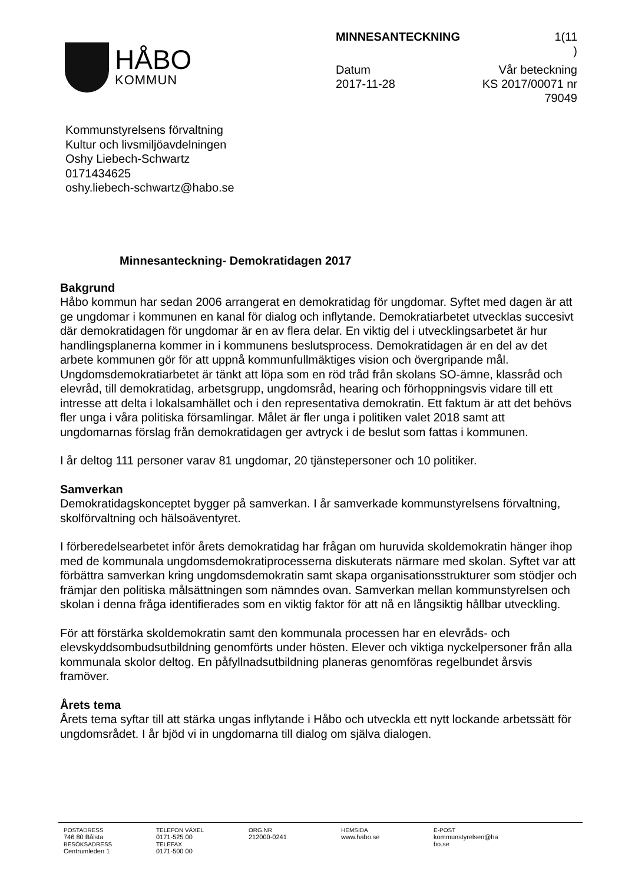HÅBO
KOMMUN
MINNESANTECKNING 1(11
)
Datum
2017-11-28 Vår beteckning
KS 2017/00071 nr
79049
Kommunstyrelsens förvaltning
Kultur och livsmiljöavdelningen
Oshy Liebech-Schwartz
0171434625
oshy.liebech-schwartz@habo.se
Minnesanteckning- Demokratidagen 2017
Bakgrund
Håbo kommun har sedan 2006 arrangerat en demokratidag för ungdomar. Syftet med dagen är att ge ungdomar i kommunen en kanal för dialog och inflytande. Demokratiarbetet utvecklas succesivt där demokratidagen för ungdomar är en av flera delar. En viktig del i utvecklingsarbetet är hur handlingsplanerna kommer in i kommunens beslutsprocess. Demokratidagen är en del av det arbete kommunen gör för att uppnå kommunfullmäktiges vision och övergripande mål.
Ungdomsdemokratiarbetet är tänkt att löpa som en röd tråd från skolans SO-ämne, klassråd och elevråd, till demokratidag, arbetsgrupp, ungdomsråd, hearing och förhoppningsvis vidare till ett intresse att delta i lokalsamhället och i den representativa demokratin. Ett faktum är att det behövs fler unga i våra politiska församlingar. Målet är fler unga i politiken valet 2018 samt att ungdomarnas förslag från demokratidagen ger avtryck i de beslut som fattas i kommunen.
I år deltog 111 personer varav 81 ungdomar, 20 tjänstepersoner och 10 politiker.
Samverkan
Demokratidagskonceptet bygger på samverkan. I år samverkade kommunstyrelsens förvaltning, skolförvaltning och hälsoäventyret.
I förberedelsearbetet inför årets demokratidag har frågan om huruvida skoldemokratin hänger ihop med de kommunala ungdomsdemokratiprocesserna diskuterats närmare med skolan. Syftet var att förbättra samverkan kring ungdomsdemokratin samt skapa organisationsstrukturer som stödjer och främjar den politiska målsättningen som nämndes ovan. Samverkan mellan kommunstyrelsen och skolan i denna fråga identifierades som en viktig faktor för att nå en långsiktig hållbar utveckling.
För att förstärka skoldemokratin samt den kommunala processen har en elevråds- och elevskyddsombudsutbildning genomförts under hösten. Elever och viktiga nyckelpersoner från alla kommunala skolor deltog. En påfyllnadsutbildning planeras genomföras regelbundet årsvis framöver.
Årets tema
Årets tema syftar till att stärka ungas inflytande i Håbo och utveckla ett nytt lockande arbetssätt för ungdomsrådet. I år bjöd vi in ungdomarna till dialog om själva dialogen.
POSTADRESS
746 80 Bålsta
BESÖKSADRESS
Centrumleden 1
TELEFON VÄXEL
0171-525 00
TELEFAX
0171-500 00
ORG.NR
212000-0241
HEMSIDA
www.habo.se
E-POST
kommunstyrelsen@ha
bo.se